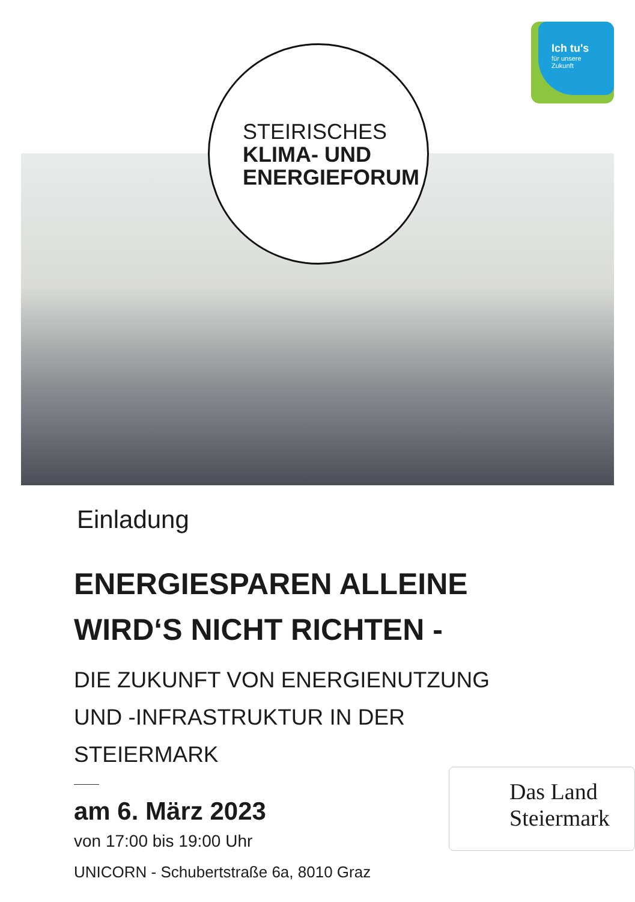STEIRISCHES
KLIMA- UND
ENERGIEFORUM
Ich tu's
für unsere
Zukunft
Einladung
ENERGIESPAREN ALLEINE
WIRD‘S NICHT RICHTEN -
DIE ZUKUNFT VON ENERGIENUTZUNG
UND -INFRASTRUKTUR IN DER STEIERMARK
am 6. März 2023
von 17:00 bis 19:00 Uhr
UNICORN - Schubertstraße 6a, 8010 Graz
Das Land
Steiermark